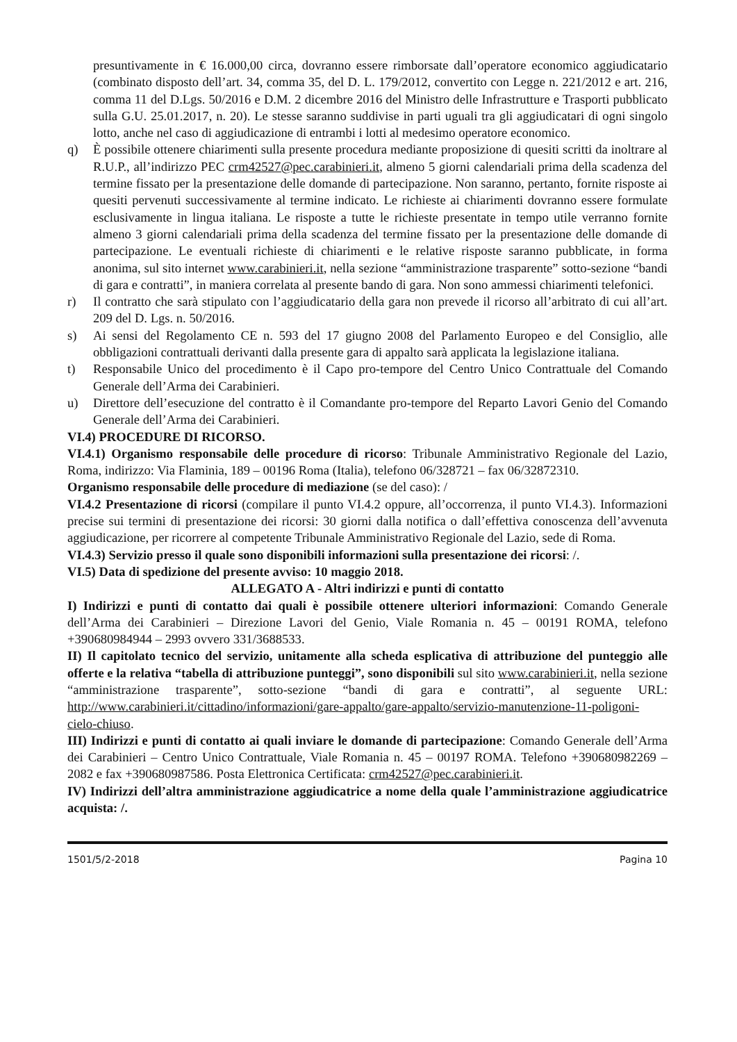presuntivamente in € 16.000,00 circa, dovranno essere rimborsate dall’operatore economico aggiudicatario (combinato disposto dell’art. 34, comma 35, del D. L. 179/2012, convertito con Legge n. 221/2012 e art. 216, comma 11 del D.Lgs. 50/2016 e D.M. 2 dicembre 2016 del Ministro delle Infrastrutture e Trasporti pubblicato sulla G.U. 25.01.2017, n. 20). Le stesse saranno suddivise in parti uguali tra gli aggiudicatari di ogni singolo lotto, anche nel caso di aggiudicazione di entrambi i lotti al medesimo operatore economico.
q) È possibile ottenere chiarimenti sulla presente procedura mediante proposizione di quesiti scritti da inoltrare al R.U.P., all’indirizzo PEC crm42527@pec.carabinieri.it, almeno 5 giorni calendariali prima della scadenza del termine fissato per la presentazione delle domande di partecipazione. Non saranno, pertanto, fornite risposte ai quesiti pervenuti successivamente al termine indicato. Le richieste ai chiarimenti dovranno essere formulate esclusivamente in lingua italiana. Le risposte a tutte le richieste presentate in tempo utile verranno fornite almeno 3 giorni calendariali prima della scadenza del termine fissato per la presentazione delle domande di partecipazione. Le eventuali richieste di chiarimenti e le relative risposte saranno pubblicate, in forma anonima, sul sito internet www.carabinieri.it, nella sezione “amministrazione trasparente” sotto-sezione “bandi di gara e contratti”, in maniera correlata al presente bando di gara. Non sono ammessi chiarimenti telefonici.
r) Il contratto che sarà stipulato con l’aggiudicatario della gara non prevede il ricorso all’arbitrato di cui all’art. 209 del D. Lgs. n. 50/2016.
s) Ai sensi del Regolamento CE n. 593 del 17 giugno 2008 del Parlamento Europeo e del Consiglio, alle obbligazioni contrattuali derivanti dalla presente gara di appalto sarà applicata la legislazione italiana.
t) Responsabile Unico del procedimento è il Capo pro-tempore del Centro Unico Contrattuale del Comando Generale dell’Arma dei Carabinieri.
u) Direttore dell’esecuzione del contratto è il Comandante pro-tempore del Reparto Lavori Genio del Comando Generale dell’Arma dei Carabinieri.
VI.4) PROCEDURE DI RICORSO.
VI.4.1) Organismo responsabile delle procedure di ricorso: Tribunale Amministrativo Regionale del Lazio, Roma, indirizzo: Via Flaminia, 189 – 00196 Roma (Italia), telefono 06/328721 – fax 06/32872310.
Organismo responsabile delle procedure di mediazione (se del caso): /
VI.4.2 Presentazione di ricorsi (compilare il punto VI.4.2 oppure, all’occorrenza, il punto VI.4.3). Informazioni precise sui termini di presentazione dei ricorsi: 30 giorni dalla notifica o dall’effettiva conoscenza dell’avvenuta aggiudicazione, per ricorrere al competente Tribunale Amministrativo Regionale del Lazio, sede di Roma.
VI.4.3) Servizio presso il quale sono disponibili informazioni sulla presentazione dei ricorsi: /.
VI.5) Data di spedizione del presente avviso: 10 maggio 2018.
ALLEGATO A - Altri indirizzi e punti di contatto
I) Indirizzi e punti di contatto dai quali è possibile ottenere ulteriori informazioni: Comando Generale dell’Arma dei Carabinieri – Direzione Lavori del Genio, Viale Romania n. 45 – 00191 ROMA, telefono +390680984944 – 2993 ovvero 331/3688533.
II) Il capitolato tecnico del servizio, unitamente alla scheda esplicativa di attribuzione del punteggio alle offerte e la relativa “tabella di attribuzione punteggi”, sono disponibili sul sito www.carabinieri.it, nella sezione “amministrazione trasparente”, sotto-sezione “bandi di gara e contratti”, al seguente URL: http://www.carabinieri.it/cittadino/informazioni/gare-appalto/gare-appalto/servizio-manutenzione-11-poligoni-cielo-chiuso.
III) Indirizzi e punti di contatto ai quali inviare le domande di partecipazione: Comando Generale dell’Arma dei Carabinieri – Centro Unico Contrattuale, Viale Romania n. 45 – 00197 ROMA. Telefono +390680982269 – 2082 e fax +390680987586. Posta Elettronica Certificata: crm42527@pec.carabinieri.it.
IV) Indirizzi dell’altra amministrazione aggiudicatrice a nome della quale l’amministrazione aggiudicatrice acquista: /.
1501/5/2-2018 Pagina 10